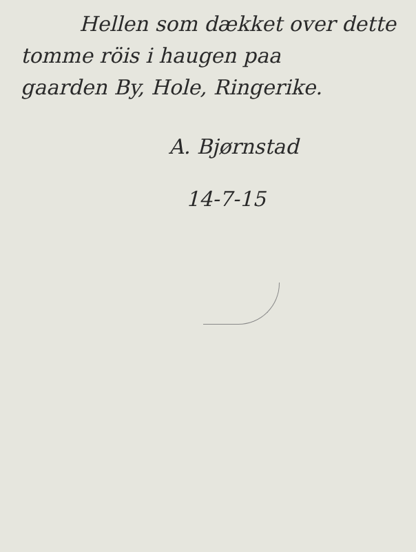Hellen som dækket over dette
tomme röis i haugen paa
gaarden By, Hole, Ringerike.
A. Bjørnstad
14-7-15